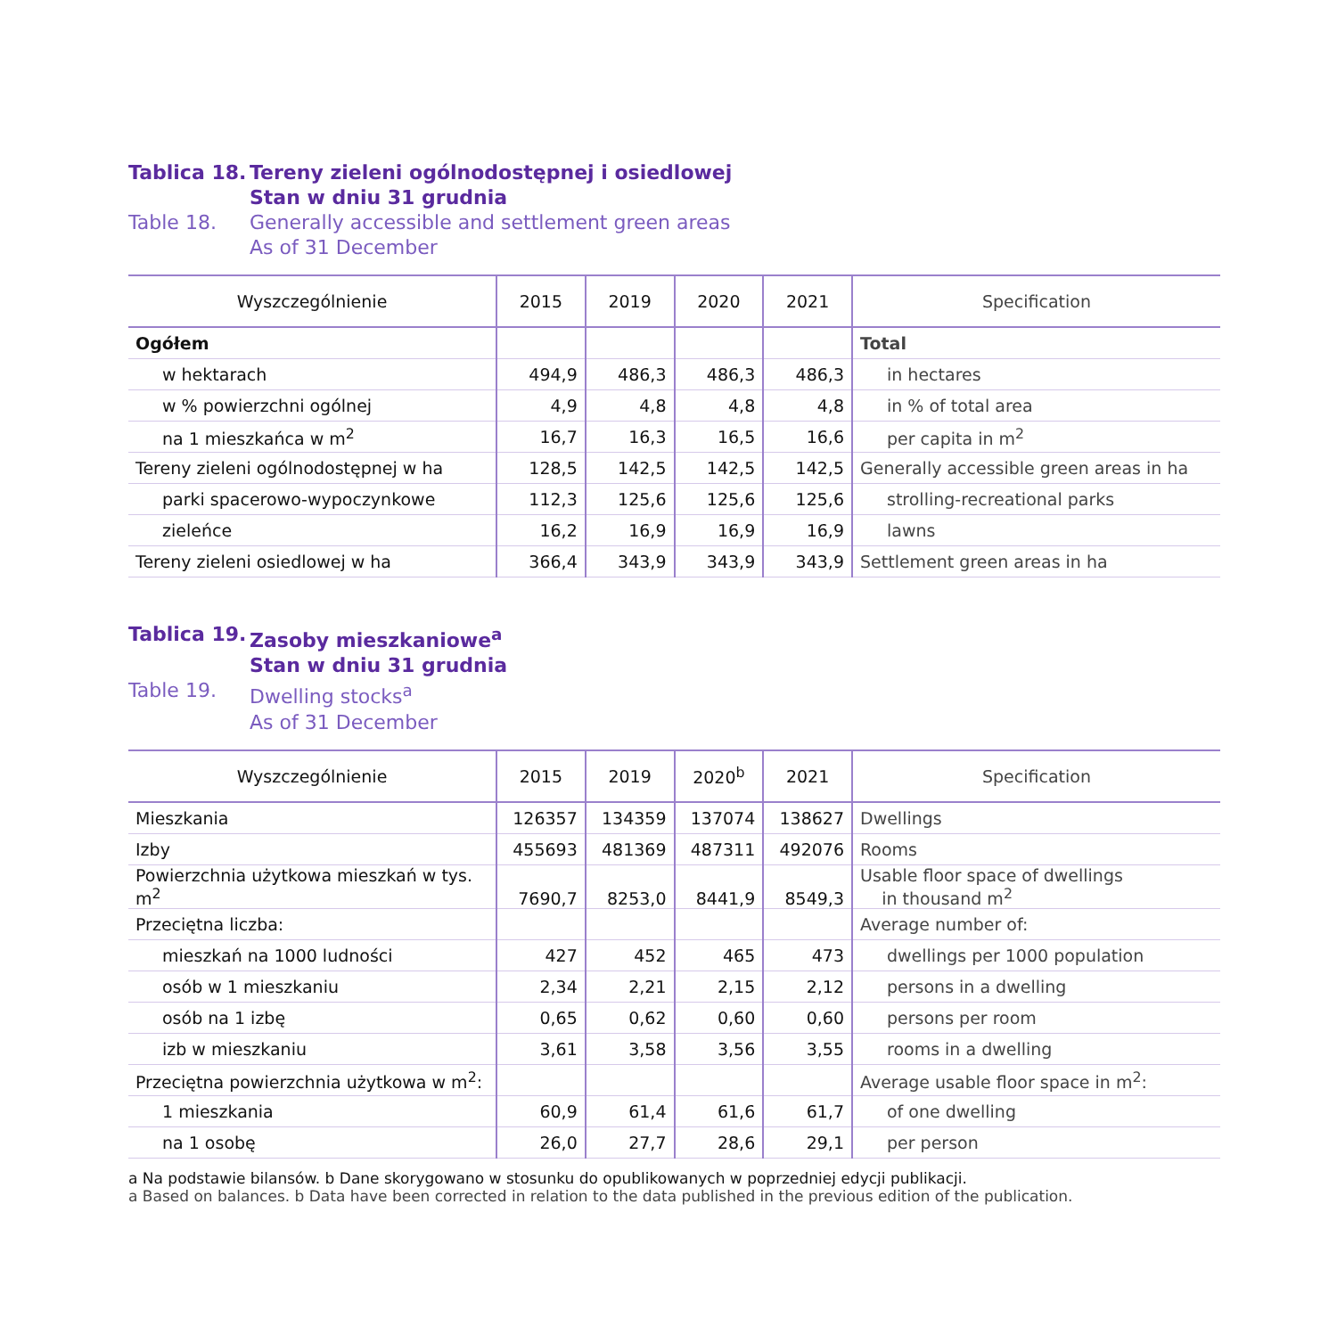Tablica 18.
Tereny zieleni ogólnodostępnej i osiedlowej
Stan w dniu 31 grudnia
Table 18.
Generally accessible and settlement green areas
As of 31 December
| Wyszczególnienie | 2015 | 2019 | 2020 | 2021 | Specification |
| --- | --- | --- | --- | --- | --- |
| Ogółem | | | | | Total |
| w hektarach | 494,9 | 486,3 | 486,3 | 486,3 | in hectares |
| w % powierzchni ogólnej | 4,9 | 4,8 | 4,8 | 4,8 | in % of total area |
| na 1 mieszkańca w m<sup>2</sup> | 16,7 | 16,3 | 16,5 | 16,6 | per capita in m<sup>2</sup> |
| Tereny zieleni ogólnodostępnej w ha | 128,5 | 142,5 | 142,5 | 142,5 | Generally accessible green areas in ha |
| parki spacerowo-wypoczynkowe | 112,3 | 125,6 | 125,6 | 125,6 | strolling-recreational parks |
| zieleńce | 16,2 | 16,9 | 16,9 | 16,9 | lawns |
| Tereny zieleni osiedlowej w ha | 366,4 | 343,9 | 343,9 | 343,9 | Settlement green areas in ha |
Tablica 19.
Zasoby mieszkaniowe<sup>a</sup>
Stan w dniu 31 grudnia
Table 19.
Dwelling stocks<sup>a</sup>
As of 31 December
| Wyszczególnienie | 2015 | 2019 | 2020<sup>b</sup> | 2021 | Specification |
| --- | --- | --- | --- | --- | --- |
| Mieszkania | 126357 | 134359 | 137074 | 138627 | Dwellings |
| Izby | 455693 | 481369 | 487311 | 492076 | Rooms |
| Powierzchnia użytkowa mieszkań w tys. m<sup>2</sup> | 7690,7 | 8253,0 | 8441,9 | 8549,3 | Usable floor space of dwellings in thousand m<sup>2</sup> |
| Przeciętna liczba: | | | | | Average number of: |
| mieszkań na 1000 ludności | 427 | 452 | 465 | 473 | dwellings per 1000 population |
| osób w 1 mieszkaniu | 2,34 | 2,21 | 2,15 | 2,12 | persons in a dwelling |
| osób na 1 izbę | 0,65 | 0,62 | 0,60 | 0,60 | persons per room |
| izb w mieszkaniu | 3,61 | 3,58 | 3,56 | 3,55 | rooms in a dwelling |
| Przeciętna powierzchnia użytkowa w m<sup>2</sup>: | | | | | Average usable floor space in m<sup>2</sup>: |
| 1 mieszkania | 60,9 | 61,4 | 61,6 | 61,7 | of one dwelling |
| na 1 osobę | 26,0 | 27,7 | 28,6 | 29,1 | per person |
a Na podstawie bilansów. b Dane skorygowano w stosunku do opublikowanych w poprzedniej edycji publikacji.
a Based on balances. b Data have been corrected in relation to the data published in the previous edition of the publication.